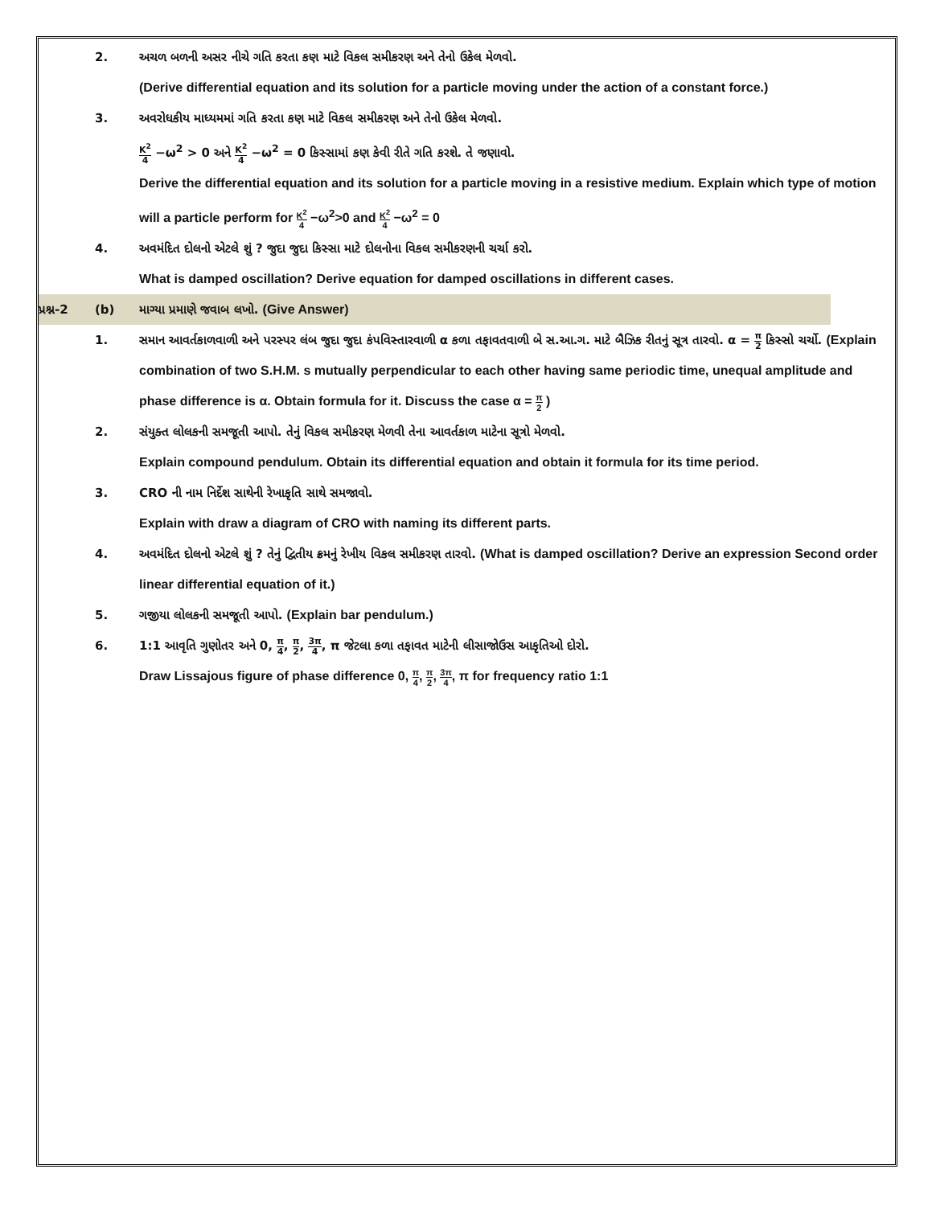2. અચળ બળની અસર નીચે ગતિ કરતા કણ માટે વિકલ સમીકરણ અને તેનો ઉકેલ મેળવો.
(Derive differential equation and its solution for a particle moving under the action of a constant force.)
3. અવરોધકીય માધ્યમમાં ગતિ કરતા કણ માટે વિકલ સમીકરણ અને તેનો ઉકેલ મેળવો.
K<sup>2</sup> 4 −ω<sup>2</sup> > 0 અને K<sup>2</sup> 4 −ω<sup>2</sup> = 0 કિસ્સામાં કણ કેવી રીતે ગતિ કરશે. તે જણાવો.
Derive the differential equation and its solution for a particle moving in a resistive medium. Explain which type of motion will a particle perform for K<sup>2</sup> 4 −ω<sup>2</sup>>0 and K<sup>2</sup> 4 −ω<sup>2</sup> = 0
4. અવમંદિત દોલનો એટલે શું ? જુદા જુદા કિસ્સા માટે દોલનોના વિકલ સમીકરણની ચર્ચા કરો.
What is damped oscillation? Derive equation for damped oscillations in different cases.
પ્રશ્ન-2 (b) માગ્યા પ્રમાણે જવાબ લખો. (Give Answer)
1. સમાન આવર્તકાળવાળી અને પરસ્પર લંબ જુદા જુદા કંપવિસ્તારવાળી α કળા તફાવતવાળી બે સ.આ.ગ. માટે બૈઝિક રીતનું સૂત્ર તારવો. α = π 2 કિસ્સો ચર્ચો. (Explain combination of two S.H.M. s mutually perpendicular to each other having same periodic time, unequal amplitude and phase difference is α. Obtain formula for it. Discuss the case α = π 2 )
2. સંયુક્ત લોલકની સમજૂતી આપો. તેનું વિકલ સમીકરણ મેળવી તેના આવર્તકાળ માટેના સૂત્રો મેળવો.
Explain compound pendulum. Obtain its differential equation and obtain it formula for its time period.
3. CRO ની નામ નિર્દેશ સાથેની રેખાકૃતિ સાથે સમજાવો.
Explain with draw a diagram of CRO with naming its different parts.
4. અવમંદિત દોલનો એટલે શું ? તેનું દ્વિતીય ક્રમનું રેખીય વિકલ સમીકરણ તારવો. (What is damped oscillation? Derive an expression Second order linear differential equation of it.)
5. ગજીયા લોલકની સમજૂતી આપો. (Explain bar pendulum.)
6. 1:1 આવૃતિ ગુણોતર અને 0, π 4, π 2, 3π 4, π જેટલા કળા તફાવત માટેની લીસાજોઉસ આકૃતિઓ દોરો.
Draw Lissajous figure of phase difference 0, π 4, π 2, 3π 4, π for frequency ratio 1:1